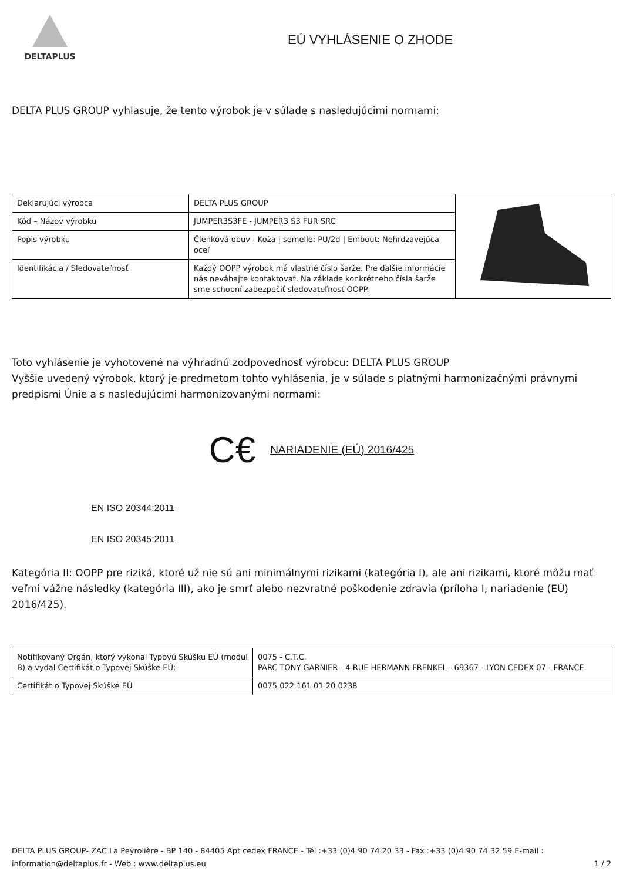DELTAPLUS
EÚ VYHLÁSENIE O ZHODE
DELTA PLUS GROUP vyhlasuje, že tento výrobok je v súlade s nasledujúcimi normami:
| Deklarujúci výrobca | DELTA PLUS GROUP | |
| Kód – Názov výrobku | JUMPER3S3FE - JUMPER3 S3 FUR SRC | |
| Popis výrobku | Členková obuv - Koža / semelle: PU/2d / Embout: Nehrdzavejúca oceľ | |
| Identifikácia / Sledovateľnosť | Každý OOPP výrobok má vlastné číslo šarže. Pre ďalšie informácie nás neváhajte kontaktovať. Na základe konkrétneho čísla šarže sme schopní zabezpečiť sledovateľnosť OOPP. | |
Toto vyhlásenie je vyhotovené na výhradnú zodpovednosť výrobcu: DELTA PLUS GROUP
Vyššie uvedený výrobok, ktorý je predmetom tohto vyhlásenia, je v súlade s platnými harmonizačnými právnymi predpismi Únie a s nasledujúcimi harmonizovanými normami:
C€ NARIADENIE (EÚ) 2016/425
EN ISO 20344:2011
EN ISO 20345:2011
Kategória II: OOPP pre riziká, ktoré už nie sú ani minimálnymi rizikami (kategória I), ale ani rizikami, ktoré môžu mať veľmi vážne následky (kategória III), ako je smrť alebo nezvratné poškodenie zdravia (príloha I, nariadenie (EÚ) 2016/425).
| Notifikovaný Orgán, ktorý vykonal Typovú Skúšku EÚ (modul B) a vydal Certifikát o Typovej Skúške EÚ: | 0075 - C.T.C. PARC TONY GARNIER - 4 RUE HERMANN FRENKEL - 69367 - LYON CEDEX 07 - FRANCE |
| Certifikát o Typovej Skúške EÚ | 0075 022 161 01 20 0238 |
DELTA PLUS GROUP- ZAC La Peyrolière - BP 140 - 84405 Apt cedex FRANCE - Tél :+33 (0)4 90 74 20 33 - Fax :+33 (0)4 90 74 32 59 E-mail : information@deltaplus.fr - Web : www.deltaplus.eu
1 / 2